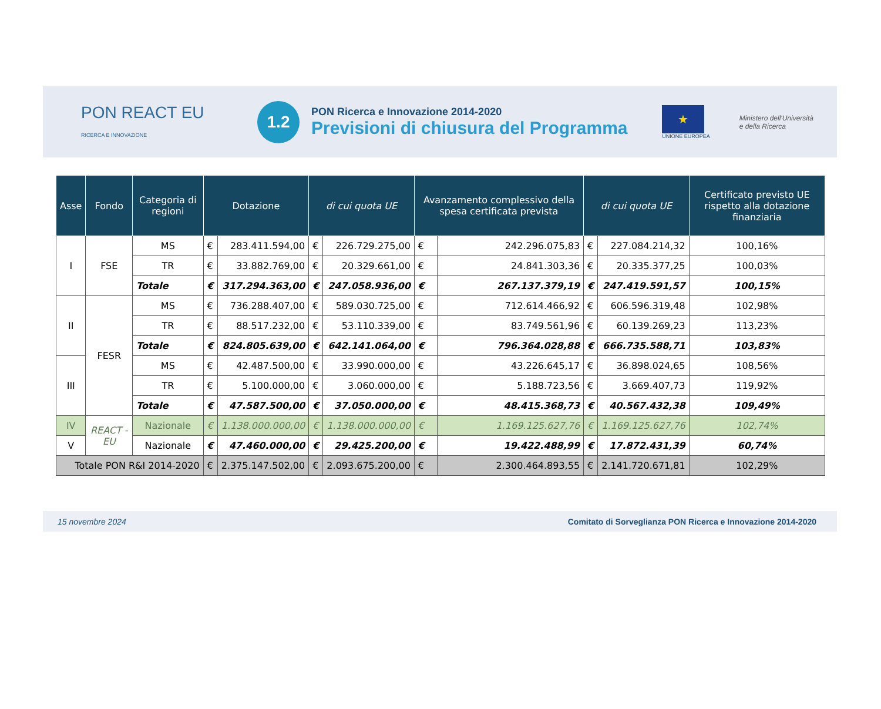PON REACT EU
RICERCA E INNOVAZIONE
1.2
PON Ricerca e Innovazione 2014-2020
Previsioni di chiusura del Programma
★
UNIONE EUROPEA
Ministero dell'Università
e della Ricerca
| Asse | Fondo | Categoria di regioni | Dotazione | | di cui quota UE | | Avanzamento complessivo della spesa certificata prevista | | di cui quota UE | | Certificato previsto UE rispetto alla dotazione finanziaria |
| --- | --- | --- | --- | --- | --- | --- | --- | --- | --- | --- | --- |
| I | FSE | MS | € | 283.411.594,00 | € | 226.729.275,00 | € | 242.296.075,83 | € | 227.084.214,32 | 100,16% |
| | | TR | € | 33.882.769,00 | € | 20.329.661,00 | € | 24.841.303,36 | € | 20.335.377,25 | 100,03% |
| | | Totale | € | 317.294.363,00 | € | 247.058.936,00 | € | 267.137.379,19 | € | 247.419.591,57 | 100,15% |
| II | FESR | MS | € | 736.288.407,00 | € | 589.030.725,00 | € | 712.614.466,92 | € | 606.596.319,48 | 102,98% |
| | | TR | € | 88.517.232,00 | € | 53.110.339,00 | € | 83.749.561,96 | € | 60.139.269,23 | 113,23% |
| | | Totale | € | 824.805.639,00 | € | 642.141.064,00 | € | 796.364.028,88 | € | 666.735.588,71 | 103,83% |
| III | | MS | € | 42.487.500,00 | € | 33.990.000,00 | € | 43.226.645,17 | € | 36.898.024,65 | 108,56% |
| | | TR | € | 5.100.000,00 | € | 3.060.000,00 | € | 5.188.723,56 | € | 3.669.407,73 | 119,92% |
| | | Totale | € | 47.587.500,00 | € | 37.050.000,00 | € | 48.415.368,73 | € | 40.567.432,38 | 109,49% |
| IV | REACT - EU | Nazionale | € | 1.138.000.000,00 | € | 1.138.000.000,00 | € | 1.169.125.627,76 | € | 1.169.125.627,76 | 102,74% |
| V | | Nazionale | € | 47.460.000,00 | € | 29.425.200,00 | € | 19.422.488,99 | € | 17.872.431,39 | 60,74% |
| Totale PON R&I 2014-2020 | | | € | 2.375.147.502,00 | € | 2.093.675.200,00 | € | 2.300.464.893,55 | € | 2.141.720.671,81 | 102,29% |
15 novembre 2024 Comitato di Sorveglianza PON Ricerca e Innovazione 2014-2020